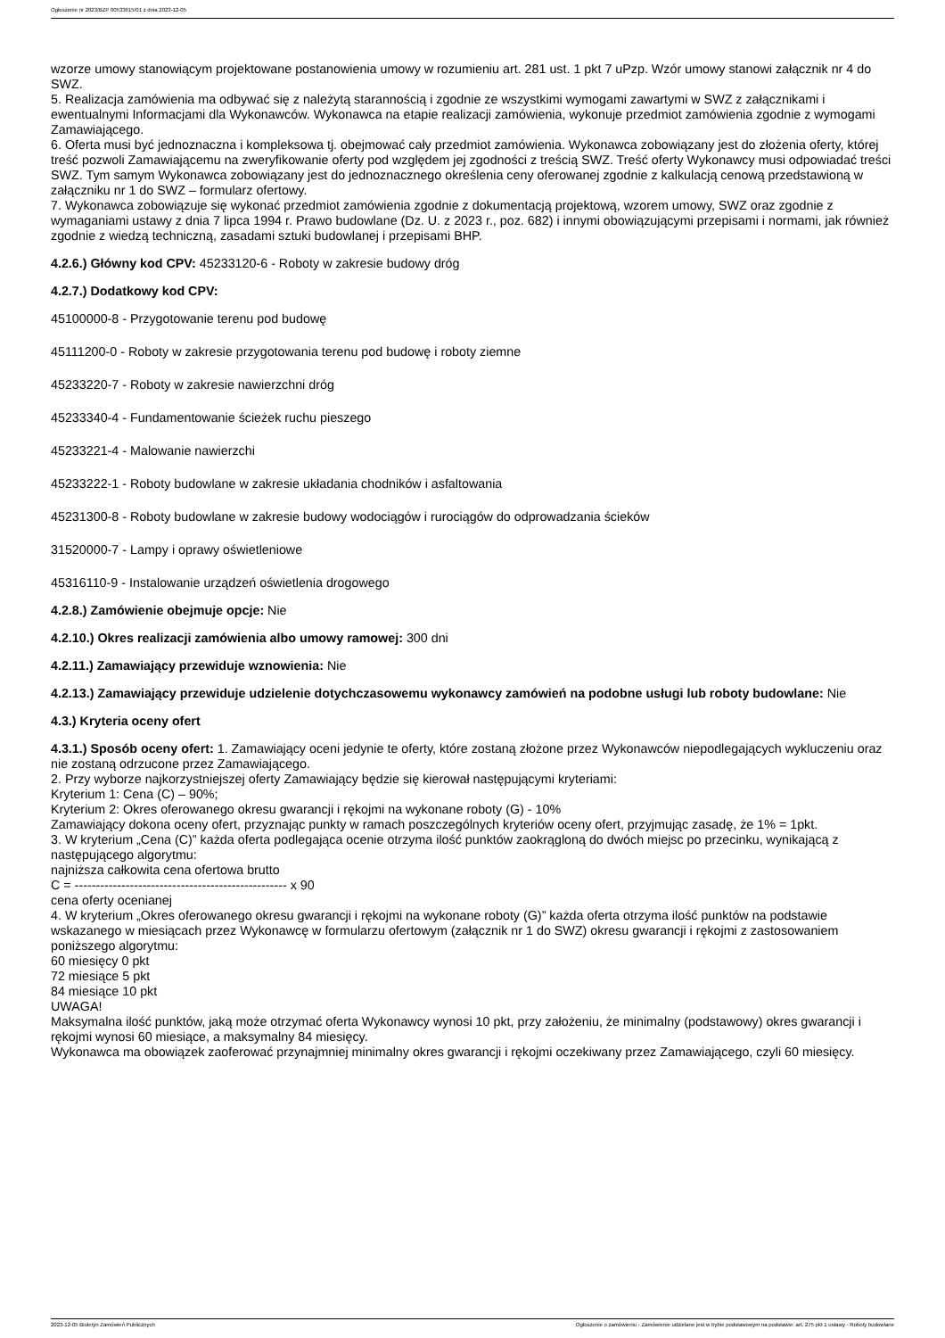Ogłoszenie nr 2023/BZP 00533615/01 z dnia 2023-12-05
wzorze umowy stanowiącym projektowane postanowienia umowy w rozumieniu art. 281 ust. 1 pkt 7 uPzp. Wzór umowy stanowi załącznik nr 4 do SWZ.
5. Realizacja zamówienia ma odbywać się z należytą starannością i zgodnie ze wszystkimi wymogami zawartymi w SWZ z załącznikami i ewentualnymi Informacjami dla Wykonawców. Wykonawca na etapie realizacji zamówienia, wykonuje przedmiot zamówienia zgodnie z wymogami Zamawiającego.
6. Oferta musi być jednoznaczna i kompleksowa tj. obejmować cały przedmiot zamówienia. Wykonawca zobowiązany jest do złożenia oferty, której treść pozwoli Zamawiającemu na zweryfikowanie oferty pod względem jej zgodności z treścią SWZ. Treść oferty Wykonawcy musi odpowiadać treści SWZ. Tym samym Wykonawca zobowiązany jest do jednoznacznego określenia ceny oferowanej zgodnie z kalkulacją cenową przedstawioną w załączniku nr 1 do SWZ – formularz ofertowy.
7. Wykonawca zobowiązuje się wykonać przedmiot zamówienia zgodnie z dokumentacją projektową, wzorem umowy, SWZ oraz zgodnie z wymaganiami ustawy z dnia 7 lipca 1994 r. Prawo budowlane (Dz. U. z 2023 r., poz. 682) i innymi obowiązującymi przepisami i normami, jak również zgodnie z wiedzą techniczną, zasadami sztuki budowlanej i przepisami BHP.
4.2.6.) Główny kod CPV: 45233120-6 - Roboty w zakresie budowy dróg
4.2.7.) Dodatkowy kod CPV:
45100000-8 - Przygotowanie terenu pod budowę
45111200-0 - Roboty w zakresie przygotowania terenu pod budowę i roboty ziemne
45233220-7 - Roboty w zakresie nawierzchni dróg
45233340-4 - Fundamentowanie ścieżek ruchu pieszego
45233221-4 - Malowanie nawierzchi
45233222-1 - Roboty budowlane w zakresie układania chodników i asfaltowania
45231300-8 - Roboty budowlane w zakresie budowy wodociągów i rurociągów do odprowadzania ścieków
31520000-7 - Lampy i oprawy oświetleniowe
45316110-9 - Instalowanie urządzeń oświetlenia drogowego
4.2.8.) Zamówienie obejmuje opcje: Nie
4.2.10.) Okres realizacji zamówienia albo umowy ramowej: 300 dni
4.2.11.) Zamawiający przewiduje wznowienia: Nie
4.2.13.) Zamawiający przewiduje udzielenie dotychczasowemu wykonawcy zamówień na podobne usługi lub roboty budowlane: Nie
4.3.) Kryteria oceny ofert
4.3.1.) Sposób oceny ofert: 1. Zamawiający oceni jedynie te oferty, które zostaną złożone przez Wykonawców niepodlegających wykluczeniu oraz nie zostaną odrzucone przez Zamawiającego.
2. Przy wyborze najkorzystniejszej oferty Zamawiający będzie się kierował następującymi kryteriami:
Kryterium 1: Cena (C) – 90%;
Kryterium 2: Okres oferowanego okresu gwarancji i rękojmi na wykonane roboty (G) - 10%
Zamawiający dokona oceny ofert, przyznając punkty w ramach poszczególnych kryteriów oceny ofert, przyjmując zasadę, że 1% = 1pkt.
3. W kryterium „Cena (C)” każda oferta podlegająca ocenie otrzyma ilość punktów zaokrągloną do dwóch miejsc po przecinku, wynikającą z następującego algorytmu:
najniższa całkowita cena ofertowa brutto
C = -------------------------------------------------- x 90
cena oferty ocenianej
4. W kryterium „Okres oferowanego okresu gwarancji i rękojmi na wykonane roboty (G)” każda oferta otrzyma ilość punktów na podstawie wskazanego w miesiącach przez Wykonawcę w formularzu ofertowym (załącznik nr 1 do SWZ) okresu gwarancji i rękojmi z zastosowaniem poniższego algorytmu:
60 miesięcy 0 pkt
72 miesiące 5 pkt
84 miesiące 10 pkt
UWAGA!
Maksymalna ilość punktów, jaką może otrzymać oferta Wykonawcy wynosi 10 pkt, przy założeniu, że minimalny (podstawowy) okres gwarancji i rękojmi wynosi 60 miesiące, a maksymalny 84 miesięcy.
Wykonawca ma obowiązek zaoferować przynajmniej minimalny okres gwarancji i rękojmi oczekiwany przez Zamawiającego, czyli 60 miesięcy.
2023-12-05 Biuletyn Zamówień Publicznych Ogłoszenie o zamówieniu - Zamówienie udzielane jest w trybie podstawowym na podstawie: art. 275 pkt 1 ustawy - Roboty budowlane